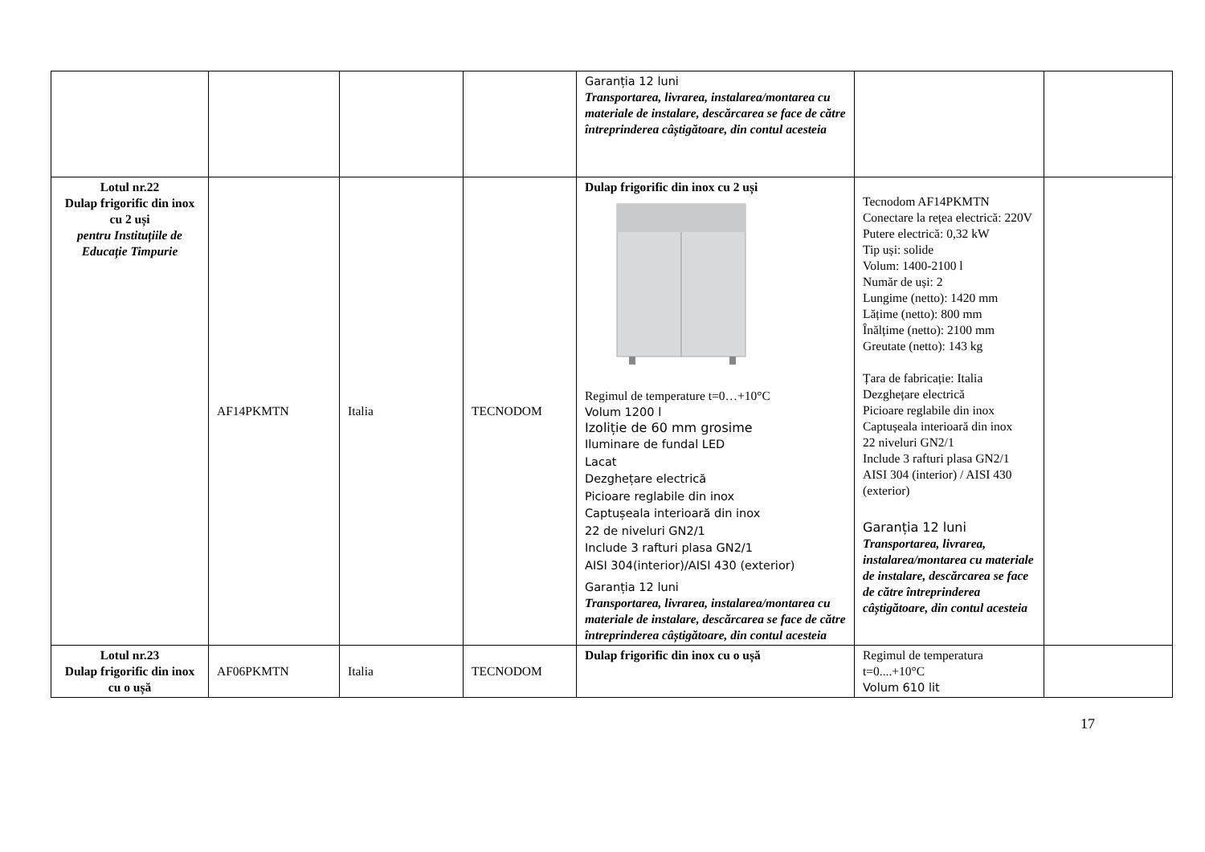| | | | | Garanția 12 luni Transportarea, livrarea, instalarea/montarea cu materiale de instalare, descărcarea se face de către întreprinderea câștigătoare, din contul acesteia | | |
| Lotul nr.22 Dulap frigorific din inox cu 2 uși pentru Instituțiile de Educație Timpurie | AF14PKMTN | Italia | TECNODOM | Dulap frigorific din inox cu 2 uși Regimul de temperature t=0…+10°C Volum 1200 l Izoliție de 60 mm grosime Iluminare de fundal LED Lacat Dezghețare electrică Picioare reglabile din inox Captușeala interioară din inox 22 de niveluri GN2/1 Include 3 rafturi plasa GN2/1 AISI 304(interior)/AISI 430 (exterior) Garanția 12 luni Transportarea, livrarea, instalarea/montarea cu materiale de instalare, descărcarea se face de către întreprinderea câștigătoare, din contul acesteia | Tecnodom AF14PKMTN Conectare la rețea electrică: 220V Putere electrică: 0,32 kW Tip uși: solide Volum: 1400-2100 l Număr de uși: 2 Lungime (netto): 1420 mm Lățime (netto): 800 mm Înălțime (netto): 2100 mm Greutate (netto): 143 kg Țara de fabricație: Italia Dezghețare electrică Picioare reglabile din inox Captușeala interioară din inox 22 niveluri GN2/1 Include 3 rafturi plasa GN2/1 AISI 304 (interior) / AISI 430 (exterior) Garanția 12 luni Transportarea, livrarea, instalarea/montarea cu materiale de instalare, descărcarea se face de către întreprinderea câștigătoare, din contul acesteia | |
| Lotul nr.23 Dulap frigorific din inox cu o ușă | AF06PKMTN | Italia | TECNODOM | Dulap frigorific din inox cu o ușă | Regimul de temperatura t=0....+10°C Volum 610 lit | |
17